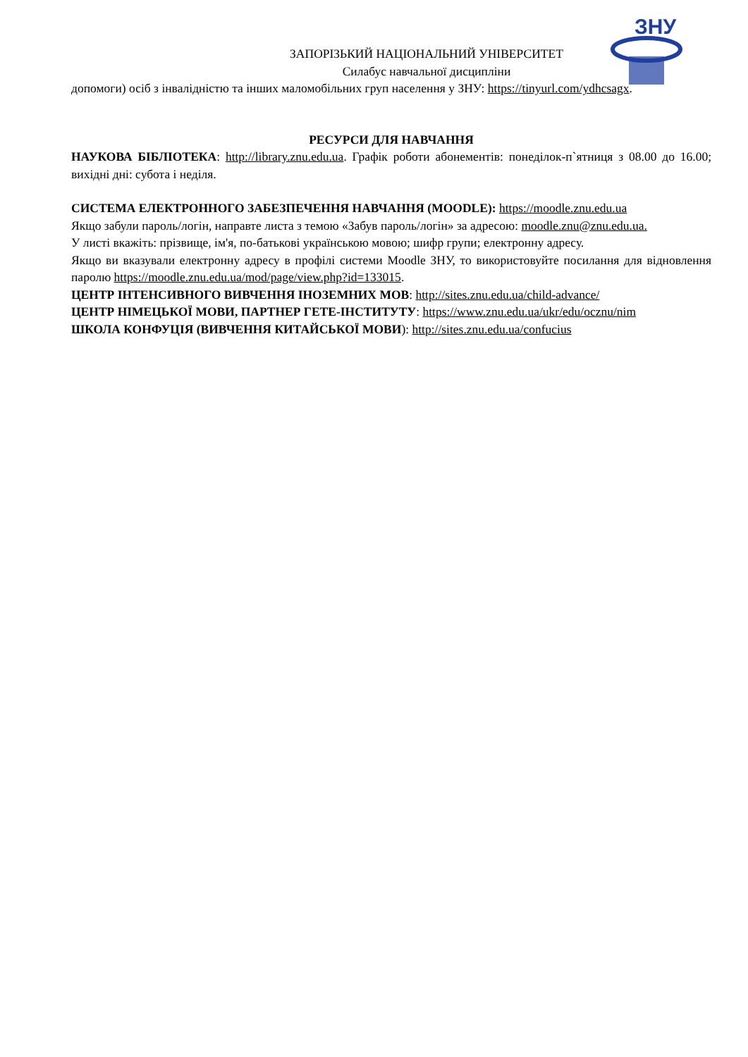ЗНУ
ЗАПОРІЗЬКИЙ НАЦІОНАЛЬНИЙ УНІВЕРСИТЕТ
Силабус навчальної дисципліни
допомоги) осіб з інвалідністю та інших маломобільних груп населення у ЗНУ: https://tinyurl.com/ydhcsagx.
РЕСУРСИ ДЛЯ НАВЧАННЯ
НАУКОВА БІБЛІОТЕКА: http://library.znu.edu.ua. Графік роботи абонементів: понеділок-п`ятниця з 08.00 до 16.00; вихідні дні: субота і неділя.
СИСТЕМА ЕЛЕКТРОННОГО ЗАБЕЗПЕЧЕННЯ НАВЧАННЯ (MOODLE): https://moodle.znu.edu.ua
Якщо забули пароль/логін, направте листа з темою «Забув пароль/логін» за адресою: moodle.znu@znu.edu.ua.
У листі вкажіть: прізвище, ім'я, по-батькові українською мовою; шифр групи; електронну адресу.
Якщо ви вказували електронну адресу в профілі системи Moodle ЗНУ, то використовуйте посилання для відновлення паролю https://moodle.znu.edu.ua/mod/page/view.php?id=133015.
ЦЕНТР ІНТЕНСИВНОГО ВИВЧЕННЯ ІНОЗЕМНИХ МОВ: http://sites.znu.edu.ua/child-advance/
ЦЕНТР НІМЕЦЬКОЇ МОВИ, ПАРТНЕР ГЕТЕ-ІНСТИТУТУ: https://www.znu.edu.ua/ukr/edu/ocznu/nim
ШКОЛА КОНФУЦІЯ (ВИВЧЕННЯ КИТАЙСЬКОЇ МОВИ): http://sites.znu.edu.ua/confucius